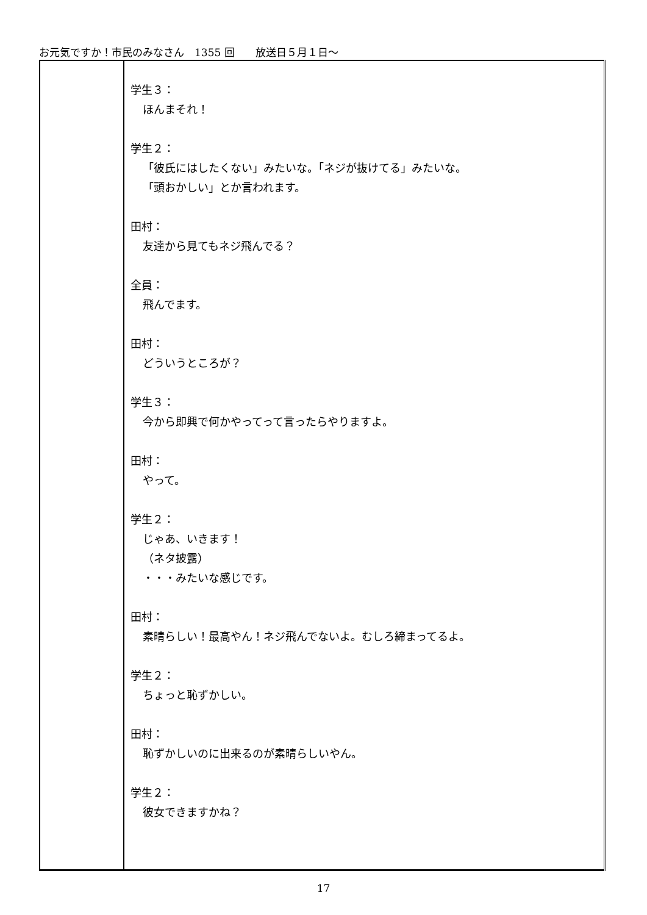お元気ですか！市民のみなさん　1355 回　　放送日５月１日～
| | 学生３： ほんまそれ！ 学生２： 「彼氏にはしたくない」みたいな。「ネジが抜けてる」みたいな。 「頭おかしい」とか言われます。 田村： 友達から見てもネジ飛んでる？ 全員： 飛んでます。 田村： どういうところが？ 学生３： 今から即興で何かやってって言ったらやりますよ。 田村： やって。 学生２： じゃあ、いきます！ （ネタ披露） ・・・みたいな感じです。 田村： 素晴らしい！最高やん！ネジ飛んでないよ。むしろ締まってるよ。 学生２： ちょっと恥ずかしい。 田村： 恥ずかしいのに出来るのが素晴らしいやん。 学生２： 彼女できますかね？ |
17